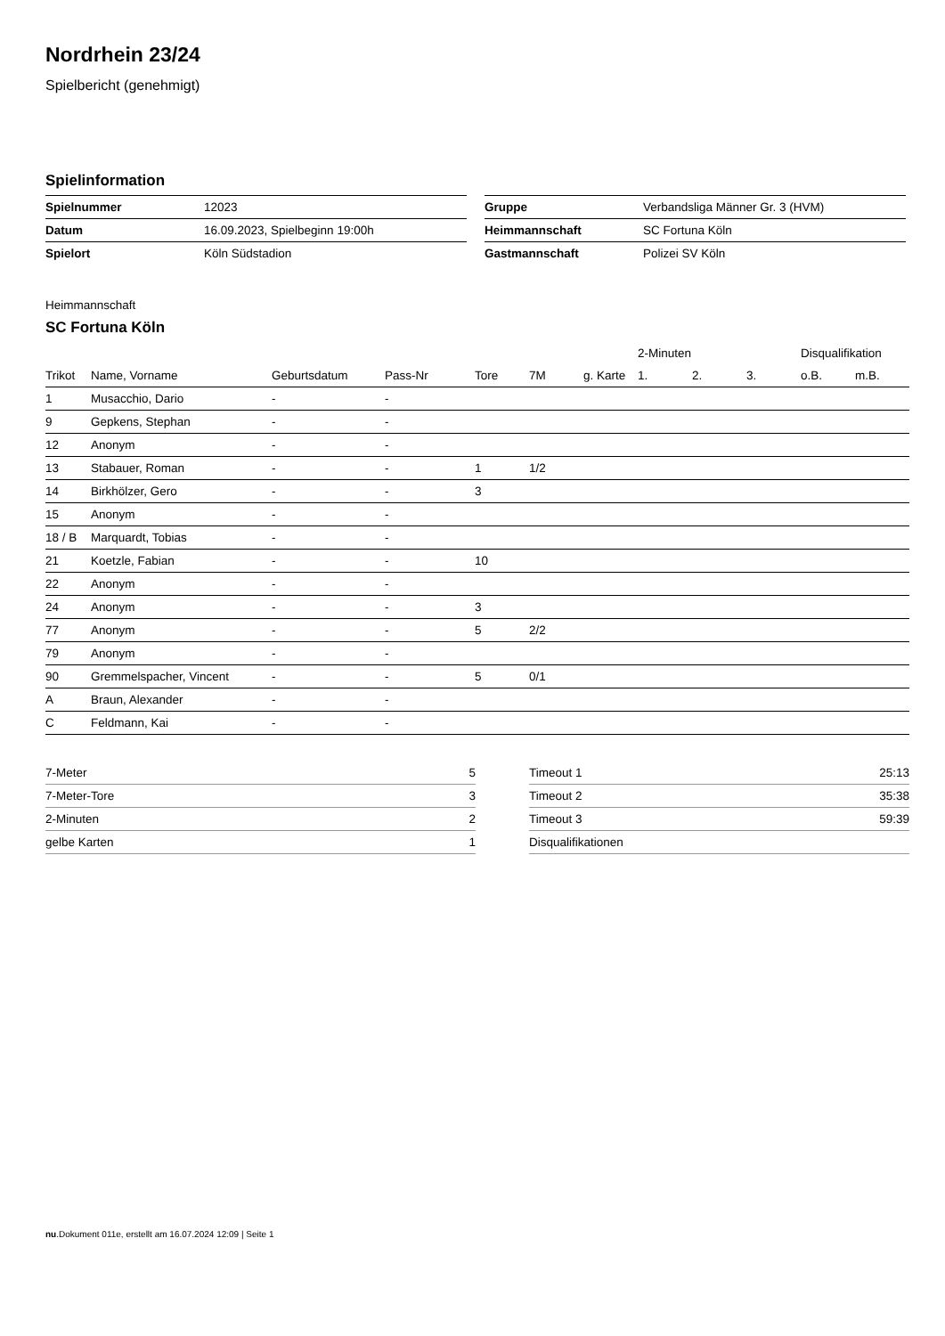Nordrhein 23/24
Spielbericht (genehmigt)
Spielinformation
| Spielnummer | 12023 |
| Datum | 16.09.2023, Spielbeginn 19:00h |
| Spielort | Köln Südstadion |
| Gruppe | Verbandsliga Männer Gr. 3 (HVM) |
| Heimmannschaft | SC Fortuna Köln |
| Gastmannschaft | Polizei SV Köln |
Heimmannschaft
SC Fortuna Köln
| | | | | | | | 2-Minuten | | | Disqualifikation | |
| --- | --- | --- | --- | --- | --- | --- | --- | --- | --- | --- | --- |
| Trikot | Name, Vorname | Geburtsdatum | Pass-Nr | Tore | 7M | g. Karte | 1. | 2. | 3. | o.B. | m.B. |
| 1 | Musacchio, Dario | - | - | | | | | | | | |
| 9 | Gepkens, Stephan | - | - | | | | | | | | |
| 12 | Anonym | - | - | | | | | | | | |
| 13 | Stabauer, Roman | - | - | 1 | 1/2 | | | | | | |
| 14 | Birkhölzer, Gero | - | - | 3 | | | | | | | |
| 15 | Anonym | - | - | | | | | | | | |
| 18 / B | Marquardt, Tobias | - | - | | | | | | | | |
| 21 | Koetzle, Fabian | - | - | 10 | | | | | | | |
| 22 | Anonym | - | - | | | | | | | | |
| 24 | Anonym | - | - | 3 | | | | | | | |
| 77 | Anonym | - | - | 5 | 2/2 | | | | | | |
| 79 | Anonym | - | - | | | | | | | | |
| 90 | Gremmelspacher, Vincent | - | - | 5 | 0/1 | | | | | | |
| A | Braun, Alexander | - | - | | | | | | | | |
| C | Feldmann, Kai | - | - | | | | | | | | |
| 7-Meter | 5 |
| 7-Meter-Tore | 3 |
| 2-Minuten | 2 |
| gelbe Karten | 1 |
| Timeout 1 | 25:13 |
| Timeout 2 | 35:38 |
| Timeout 3 | 59:39 |
| Disqualifikationen | |
nu.Dokument 011e, erstellt am 16.07.2024 12:09 | Seite 1